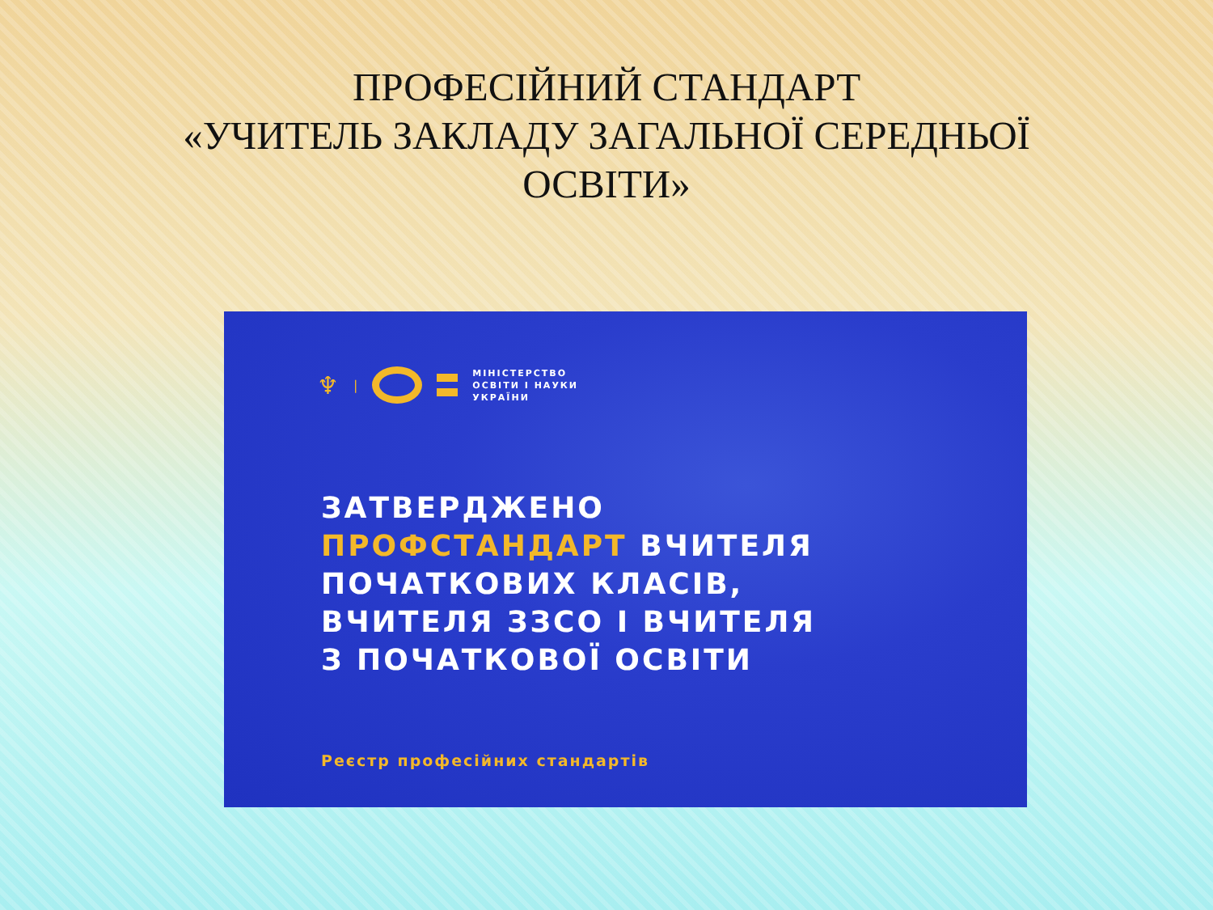ПРОФЕСІЙНИЙ СТАНДАРТ
«УЧИТЕЛЬ ЗАКЛАДУ ЗАГАЛЬНОЇ СЕРЕДНЬОЇ
ОСВІТИ»
♆ |
МІНІСТЕРСТВО
ОСВІТИ І НАУКИ
УКРАЇНИ
ЗАТВЕРДЖЕНО
ПРОФСТАНДАРТ ВЧИТЕЛЯ
ПОЧАТКОВИХ КЛАСІВ,
ВЧИТЕЛЯ ЗЗСО І ВЧИТЕЛЯ
З ПОЧАТКОВОЇ ОСВІТИ
Реєстр професійних стандартів